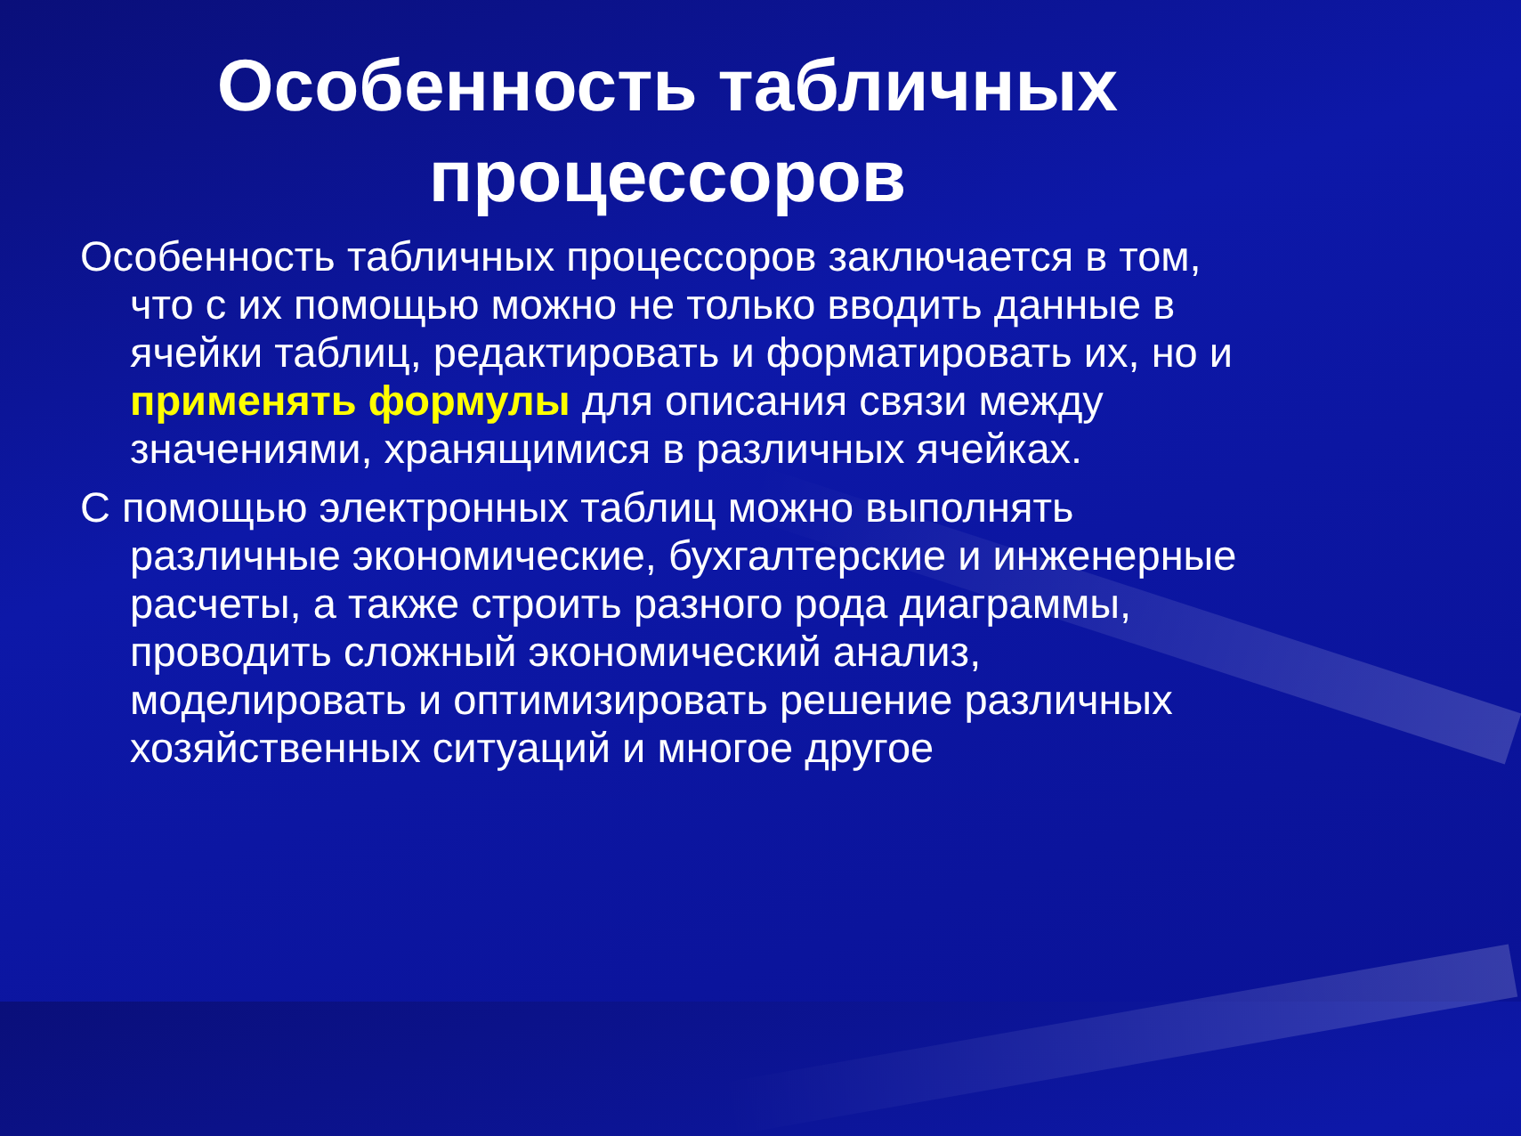Особенность табличных
процессоров
Особенность табличных процессоров заключается в том, что с их помощью можно не только вводить данные в ячейки таблиц, редактировать и форматировать их, но и применять формулы для описания связи между значениями, хранящимися в различных ячейках.
С помощью электронных таблиц можно выполнять различные экономические, бухгалтерские и инженерные расчеты, а также строить разного рода диаграммы, проводить сложный экономический анализ, моделировать и оптимизировать решение различных хозяйственных ситуаций и многое другое